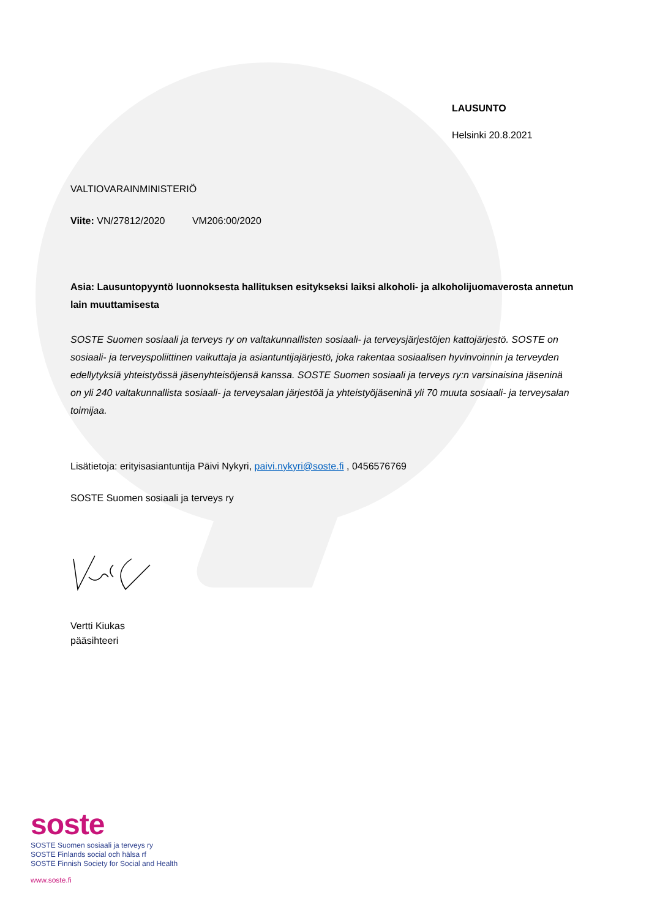LAUSUNTO
Helsinki 20.8.2021
VALTIOVARAINMINISTERIÖ
Viite: VN/27812/2020 VM206:00/2020
Asia: Lausuntopyyntö luonnoksesta hallituksen esitykseksi laiksi alkoholi- ja alkoholijuomaverosta annetun lain muuttamisesta
SOSTE Suomen sosiaali ja terveys ry on valtakunnallisten sosiaali- ja terveysjärjestöjen kattojärjestö. SOSTE on sosiaali- ja terveyspoliittinen vaikuttaja ja asiantuntijajärjestö, joka rakentaa sosiaalisen hyvinvoinnin ja terveyden edellytyksiä yhteistyössä jäsenyhteisöjensä kanssa. SOSTE Suomen sosiaali ja terveys ry:n varsinaisina jäseninä on yli 240 valtakunnallista sosiaali- ja terveysalan järjestöä ja yhteistyöjäseninä yli 70 muuta sosiaali- ja terveysalan toimijaa.
Lisätietoja: erityisasiantuntija Päivi Nykyri, paivi.nykyri@soste.fi , 0456576769
SOSTE Suomen sosiaali ja terveys ry
Vertti Kiukas
pääsihteeri
soste
SOSTE Suomen sosiaali ja terveys ry
SOSTE Finlands social och hälsa rf
SOSTE Finnish Society for Social and Health
www.soste.fi